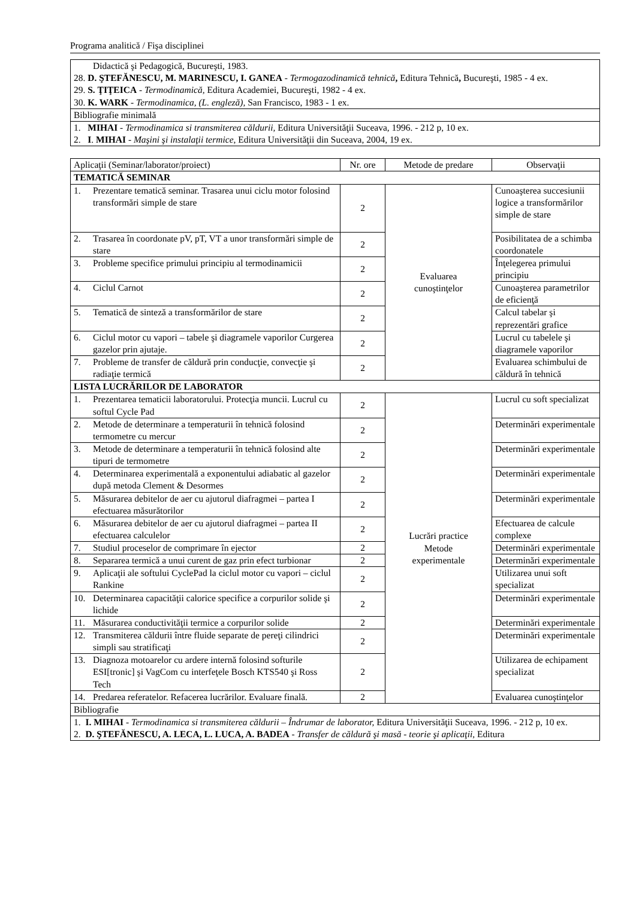Programa analitică / Fişa disciplinei
| Didactică şi Pedagogică, Bucureşti, 1983. 28. D. ŞTEFĂNESCU, M. MARINESCU, I. GANEA - Termogazodinamică tehnică , Editura Tehnică , Bucureşti, 1985 - 4 ex. 29. S. ŢIŢEICA - Termodinamică , Editura Academiei, Bucureşti, 1982 - 4 ex. 30. K. WARK - Termodinamica, (L. engleză), San Francisco, 1983 - 1 ex. |
| Bibliografie minimală |
| 1. MIHAI - Termodinamica si transmiterea căldurii, Editura Universităţii Suceava, 1996. - 212 p, 10 ex. 2. I . MIHAI - Maşini şi instalaţii termice , Editura Universităţii din Suceava, 2004, 19 ex. |
| Aplicaţii (Seminar/laborator/proiect) | Nr. ore | Metode de predare | Observaţii |
| --- | --- | --- | --- |
| TEMATICĂ SEMINAR | | | |
| 1. Prezentare tematică seminar. Trasarea unui ciclu motor folosind transformări simple de stare | 2 | Evaluarea cunoştinţelor | Cunoaşterea succesiunii logice a transformărilor simple de stare |
| 2. Trasarea în coordonate pV, pT, VT a unor transformări simple de stare | 2 | | Posibilitatea de a schimba coordonatele |
| 3. Probleme specifice primului principiu al termodinamicii | 2 | | Înţelegerea primului principiu |
| 4. Ciclul Carnot | 2 | | Cunoaşterea parametrilor de eficienţă |
| 5. Tematică de sinteză a transformărilor de stare | 2 | | Calcul tabelar şi reprezentări grafice |
| 6. Ciclul motor cu vapori – tabele şi diagramele vaporilor Curgerea gazelor prin ajutaje. | 2 | | Lucrul cu tabelele şi diagramele vaporilor |
| 7. Probleme de transfer de căldură prin conducţie, convecţie şi radiaţie termică | 2 | | Evaluarea schimbului de căldură în tehnică |
| LISTA LUCRĂRILOR DE LABORATOR | | | |
| 1. Prezentarea tematicii laboratorului. Protecţia muncii. Lucrul cu softul Cycle Pad | 2 | Lucrări practice Metode experimentale | Lucrul cu soft specializat |
| 2. Metode de determinare a temperaturii în tehnică folosind termometre cu mercur | 2 | | Determinări experimentale |
| 3. Metode de determinare a temperaturii în tehnică folosind alte tipuri de termometre | 2 | | Determinări experimentale |
| 4. Determinarea experimentală a exponentului adiabatic al gazelor după metoda Clement & Desormes | 2 | | Determinări experimentale |
| 5. Măsurarea debitelor de aer cu ajutorul diafragmei – partea I efectuarea măsurătorilor | 2 | | Determinări experimentale |
| 6. Măsurarea debitelor de aer cu ajutorul diafragmei – partea II efectuarea calculelor | 2 | | Efectuarea de calcule complexe |
| 7. Studiul proceselor de comprimare în ejector | 2 | | Determinări experimentale |
| 8. Separarea termică a unui curent de gaz prin efect turbionar | 2 | | Determinări experimentale |
| 9. Aplicaţii ale softului CyclePad la ciclul motor cu vapori – ciclul Rankine | 2 | | Utilizarea unui soft specializat |
| 10. Determinarea capacităţii calorice specifice a corpurilor solide şi lichide | 2 | | Determinări experimentale |
| 11. Măsurarea conductivităţii termice a corpurilor solide | 2 | | Determinări experimentale |
| 12. Transmiterea căldurii între fluide separate de pereţi cilindrici simpli sau stratificaţi | 2 | | Determinări experimentale |
| 13. Diagnoza motoarelor cu ardere internă folosind softurile ESI[tronic] şi VagCom cu interfeţele Bosch KTS540 şi Ross Tech | 2 | | Utilizarea de echipament specializat |
| 14. Predarea referatelor. Refacerea lucrărilor. Evaluare finală. | 2 | | Evaluarea cunoştinţelor |
| Bibliografie | | | |
| 1. I. MIHAI - Termodinamica si transmiterea căldurii – Îndrumar de laborator, Editura Universităţii Suceava, 1996. - 212 p, 10 ex. 2. D. ŞTEFĂNESCU, A. LECA, L. LUCA, A. BADEA - Transfer de căldură şi masă - teorie şi aplicaţii , Editura | | | |